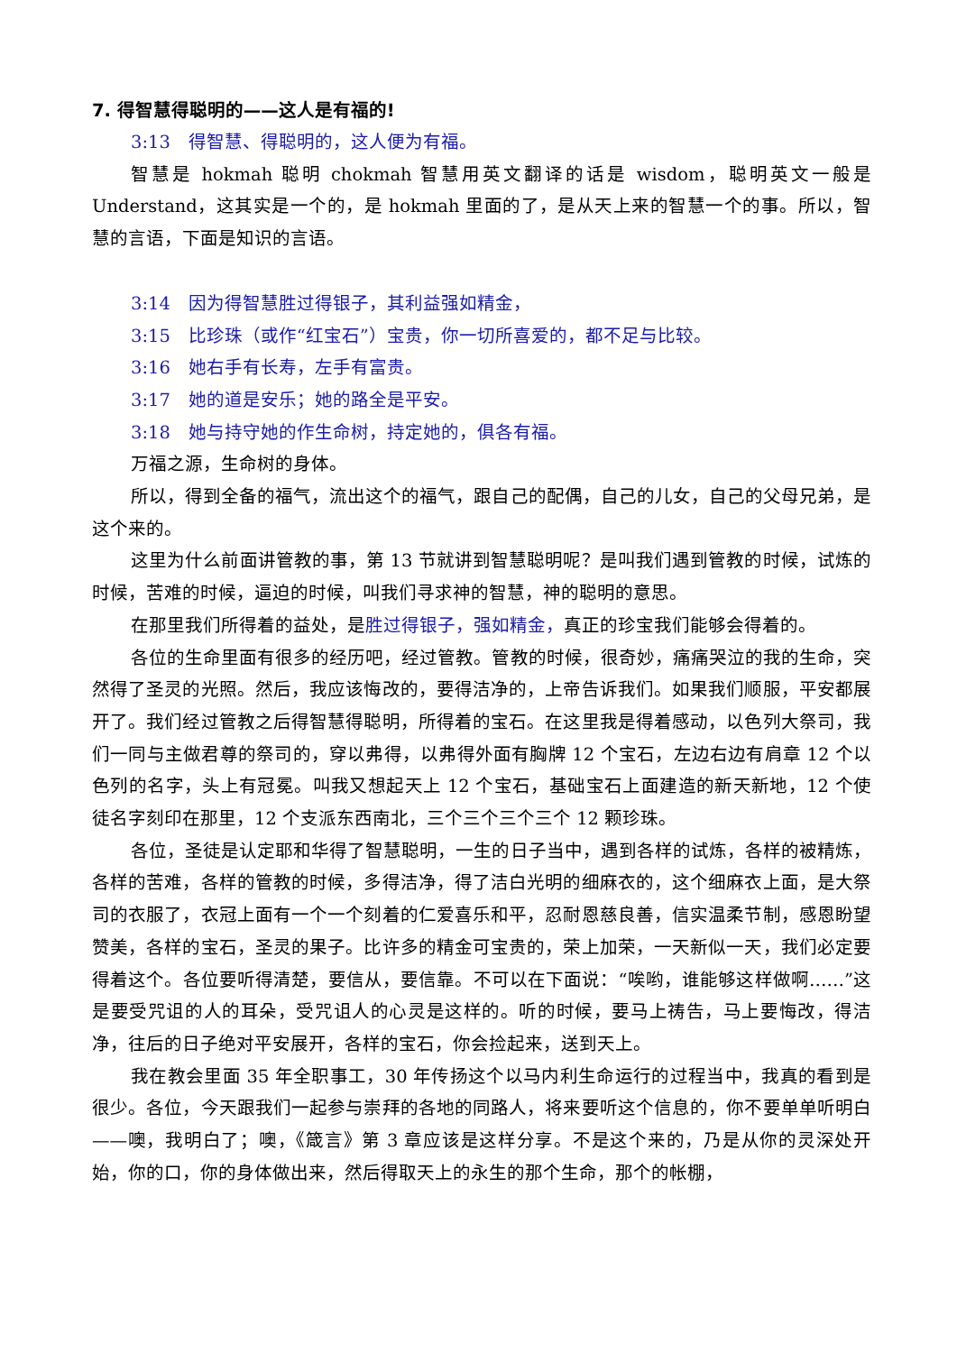7. 得智慧得聪明的——这人是有福的!
3:13　得智慧、得聪明的，这人便为有福。
智慧是 hokmah 聪明 chokmah 智慧用英文翻译的话是 wisdom，聪明英文一般是 Understand，这其实是一个的，是 hokmah 里面的了，是从天上来的智慧一个的事。所以，智慧的言语，下面是知识的言语。
3:14　因为得智慧胜过得银子，其利益强如精金，
3:15　比珍珠（或作“红宝石”）宝贵，你一切所喜爱的，都不足与比较。
3:16　她右手有长寿，左手有富贵。
3:17　她的道是安乐；她的路全是平安。
3:18　她与持守她的作生命树，持定她的，俱各有福。
万福之源，生命树的身体。
所以，得到全备的福气，流出这个的福气，跟自己的配偶，自己的儿女，自己的父母兄弟，是这个来的。
这里为什么前面讲管教的事，第 13 节就讲到智慧聪明呢？是叫我们遇到管教的时候，试炼的时候，苦难的时候，逼迫的时候，叫我们寻求神的智慧，神的聪明的意思。
在那里我们所得着的益处，是胜过得银子，强如精金，真正的珍宝我们能够会得着的。
各位的生命里面有很多的经历吧，经过管教。管教的时候，很奇妙，痛痛哭泣的我的生命，突然得了圣灵的光照。然后，我应该悔改的，要得洁净的，上帝告诉我们。如果我们顺服，平安都展开了。我们经过管教之后得智慧得聪明，所得着的宝石。在这里我是得着感动，以色列大祭司，我们一同与主做君尊的祭司的，穿以弗得，以弗得外面有胸牌 12 个宝石，左边右边有肩章 12 个以色列的名字，头上有冠冕。叫我又想起天上 12 个宝石，基础宝石上面建造的新天新地，12 个使徒名字刻印在那里，12 个支派东西南北，三个三个三个三个 12 颗珍珠。
各位，圣徒是认定耶和华得了智慧聪明，一生的日子当中，遇到各样的试炼，各样的被精炼，各样的苦难，各样的管教的时候，多得洁净，得了洁白光明的细麻衣的，这个细麻衣上面，是大祭司的衣服了，衣冠上面有一个一个刻着的仁爱喜乐和平，忍耐恩慈良善，信实温柔节制，感恩盼望赞美，各样的宝石，圣灵的果子。比许多的精金可宝贵的，荣上加荣，一天新似一天，我们必定要得着这个。各位要听得清楚，要信从，要信靠。不可以在下面说：“唉哟，谁能够这样做啊……”这是要受咒诅的人的耳朵，受咒诅人的心灵是这样的。听的时候，要马上祷告，马上要悔改，得洁净，往后的日子绝对平安展开，各样的宝石，你会捡起来，送到天上。
我在教会里面 35 年全职事工，30 年传扬这个以马内利生命运行的过程当中，我真的看到是很少。各位，今天跟我们一起参与崇拜的各地的同路人，将来要听这个信息的，你不要单单听明白——噢，我明白了；噢，《箴言》第 3 章应该是这样分享。不是这个来的，乃是从你的灵深处开始，你的口，你的身体做出来，然后得取天上的永生的那个生命，那个的帐棚，